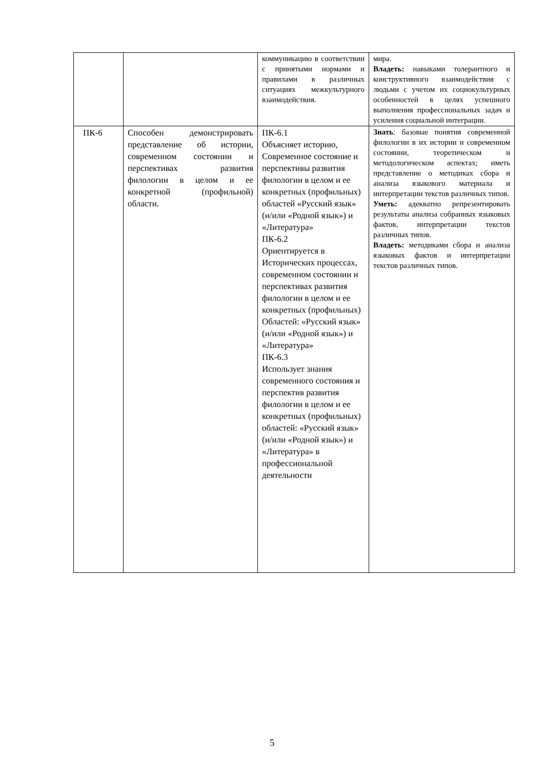| | | коммуникацию в соответствии с принятыми нормами и правилами в различных ситуациях межкультурного взаимодействия. | мира. Владеть: навыками толерантного и конструктивного взаимодействия с людьми с учетом их социокультурных особенностей в целях успешного выполнения профессиональных задач и усиления социальной интеграции. |
| ПК-6 | Способен демонстрировать представление об истории, современном состоянии и перспективах развития филологии в целом и ее конкретной (профильной) области. | ПК-6.1 Объясняет историю, Современное состояние и перспективы развития филологии в целом и ее конкретных (профильных) областей «Русский язык» (и/или «Родной язык») и «Литература» ПК-6.2 Ориентируется в Исторических процессах, современном состоянии и перспективах развития филологии в целом и ее конкретных (профильных) Областей: «Русский язык» (и/или «Родной язык») и «Литература» ПК-6.3 Использует знания современного состояния и перспектив развития филологии в целом и ее конкретных (профильных) областей: «Русский язык» (и/или «Родной язык») и «Литература» в профессиональной деятельности | Знать : базовые понятия современной филологии в их истории и современном состоянии, теоретическом и методологическом аспектах; иметь представление о методиках сбора и анализа языкового материала и интерпретации текстов различных типов. Уметь: адекватно репрезентировать результаты анализа собранных языковых фактов, интерпретации текстов различных типов. Владеть: методиками сбора и анализа языковых фактов и интерпретации текстов различных типов. |
5